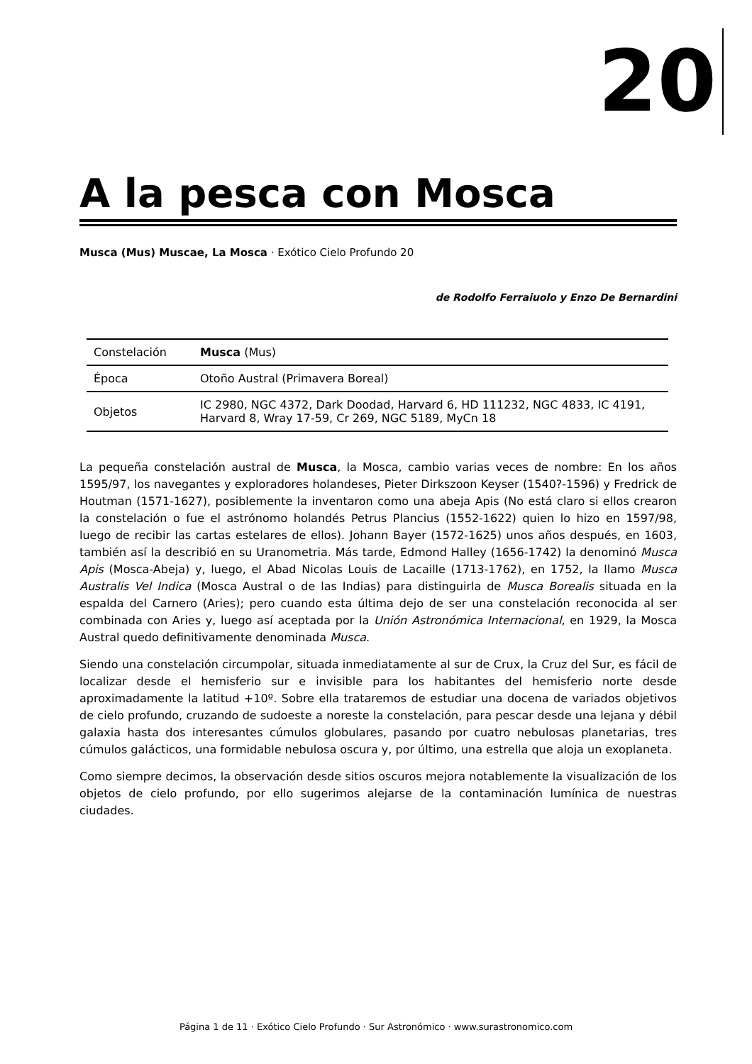20
A la pesca con Mosca
Musca (Mus) Muscae, La Mosca · Exótico Cielo Profundo 20
de Rodolfo Ferraiuolo y Enzo De Bernardini
| Constelación | Musca (Mus) |
| Época | Otoño Austral (Primavera Boreal) |
| Objetos | IC 2980, NGC 4372, Dark Doodad, Harvard 6, HD 111232, NGC 4833, IC 4191, Harvard 8, Wray 17-59, Cr 269, NGC 5189, MyCn 18 |
La pequeña constelación austral de Musca, la Mosca, cambio varias veces de nombre: En los años 1595/97, los navegantes y exploradores holandeses, Pieter Dirkszoon Keyser (1540?-1596) y Fredrick de Houtman (1571-1627), posiblemente la inventaron como una abeja Apis (No está claro si ellos crearon la constelación o fue el astrónomo holandés Petrus Plancius (1552-1622) quien lo hizo en 1597/98, luego de recibir las cartas estelares de ellos). Johann Bayer (1572-1625) unos años después, en 1603, también así la describió en su Uranometria. Más tarde, Edmond Halley (1656-1742) la denominó Musca Apis (Mosca-Abeja) y, luego, el Abad Nicolas Louis de Lacaille (1713-1762), en 1752, la llamo Musca Australis Vel Indica (Mosca Austral o de las Indias) para distinguirla de Musca Borealis situada en la espalda del Carnero (Aries); pero cuando esta última dejo de ser una constelación reconocida al ser combinada con Aries y, luego así aceptada por la Unión Astronómica Internacional, en 1929, la Mosca Austral quedo definitivamente denominada Musca.
Siendo una constelación circumpolar, situada inmediatamente al sur de Crux, la Cruz del Sur, es fácil de localizar desde el hemisferio sur e invisible para los habitantes del hemisferio norte desde aproximadamente la latitud +10º. Sobre ella trataremos de estudiar una docena de variados objetivos de cielo profundo, cruzando de sudoeste a noreste la constelación, para pescar desde una lejana y débil galaxia hasta dos interesantes cúmulos globulares, pasando por cuatro nebulosas planetarias, tres cúmulos galácticos, una formidable nebulosa oscura y, por último, una estrella que aloja un exoplaneta.
Como siempre decimos, la observación desde sitios oscuros mejora notablemente la visualización de los objetos de cielo profundo, por ello sugerimos alejarse de la contaminación lumínica de nuestras ciudades.
Página 1 de 11 · Exótico Cielo Profundo · Sur Astronómico · www.surastronomico.com